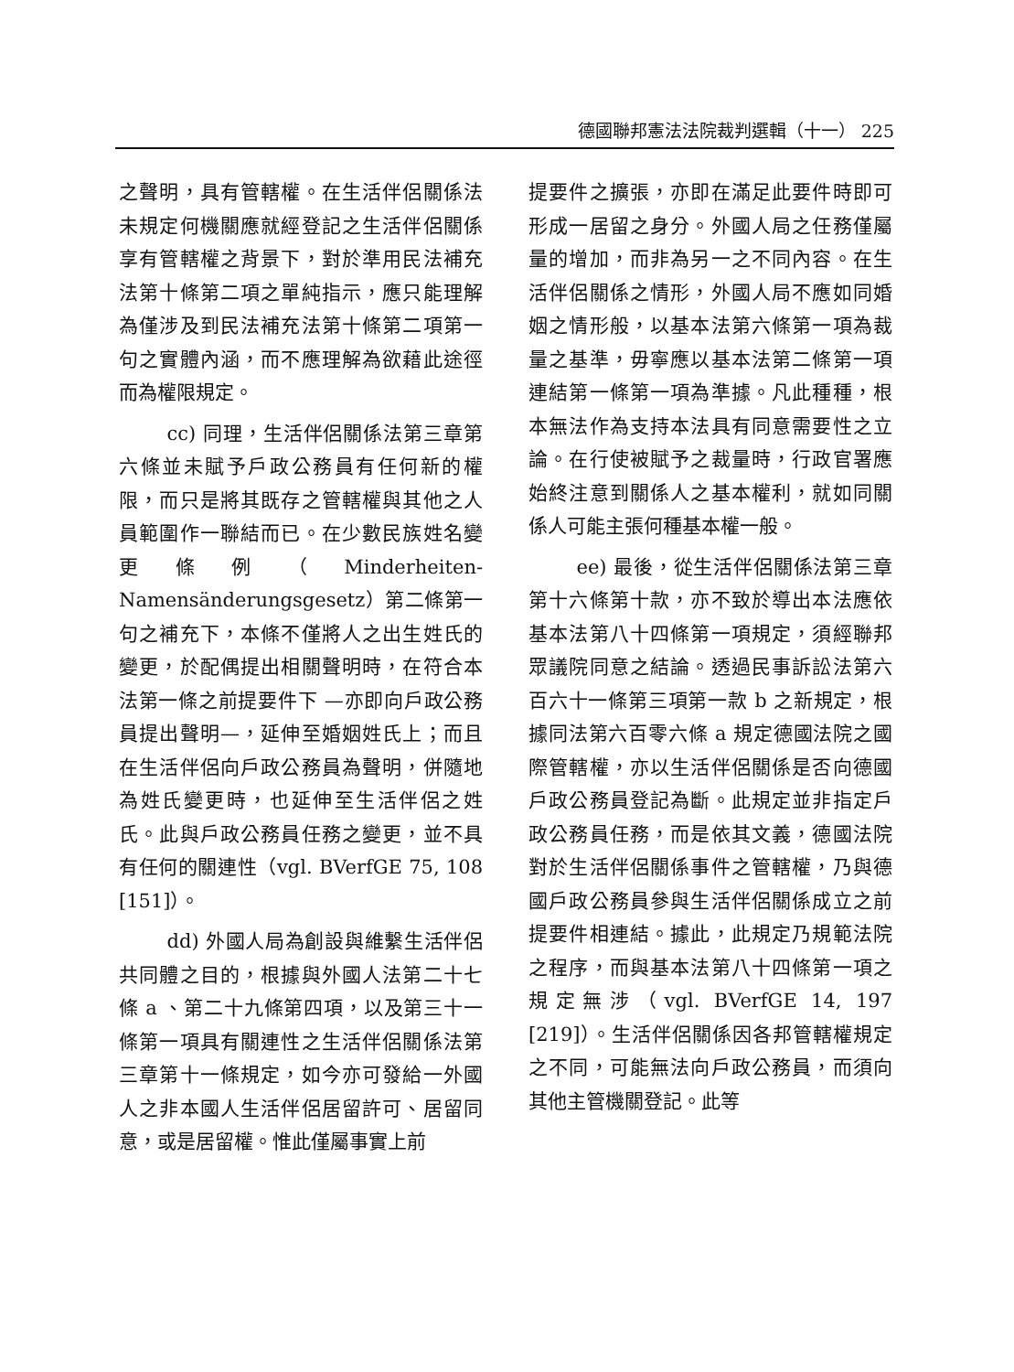德國聯邦憲法法院裁判選輯（十一） 225
之聲明，具有管轄權。在生活伴侶關係法未規定何機關應就經登記之生活伴侶關係享有管轄權之背景下，對於準用民法補充法第十條第二項之單純指示，應只能理解為僅涉及到民法補充法第十條第二項第一句之實體內涵，而不應理解為欲藉此途徑而為權限規定。
cc) 同理，生活伴侶關係法第三章第六條並未賦予戶政公務員有任何新的權限，而只是將其既存之管轄權與其他之人員範圍作一聯結而已。在少數民族姓名變更條例（Minderheiten-Namensänderungsgesetz）第二條第一句之補充下，本條不僅將人之出生姓氏的變更，於配偶提出相關聲明時，在符合本法第一條之前提要件下 —亦即向戶政公務員提出聲明—，延伸至婚姻姓氏上；而且在生活伴侶向戶政公務員為聲明，併隨地為姓氏變更時，也延伸至生活伴侶之姓氏。此與戶政公務員任務之變更，並不具有任何的關連性（vgl. BVerfGE 75, 108 [151]）。
dd) 外國人局為創設與維繫生活伴侶共同體之目的，根據與外國人法第二十七條 a 、第二十九條第四項，以及第三十一條第一項具有關連性之生活伴侶關係法第三章第十一條規定，如今亦可發給一外國人之非本國人生活伴侶居留許可、居留同意，或是居留權。惟此僅屬事實上前
提要件之擴張，亦即在滿足此要件時即可形成一居留之身分。外國人局之任務僅屬量的增加，而非為另一之不同內容。在生活伴侶關係之情形，外國人局不應如同婚姻之情形般，以基本法第六條第一項為裁量之基準，毋寧應以基本法第二條第一項連結第一條第一項為準據。凡此種種，根本無法作為支持本法具有同意需要性之立論。在行使被賦予之裁量時，行政官署應始終注意到關係人之基本權利，就如同關係人可能主張何種基本權一般。
ee) 最後，從生活伴侶關係法第三章第十六條第十款，亦不致於導出本法應依基本法第八十四條第一項規定，須經聯邦眾議院同意之結論。透過民事訴訟法第六百六十一條第三項第一款 b 之新規定，根據同法第六百零六條 a 規定德國法院之國際管轄權，亦以生活伴侶關係是否向德國戶政公務員登記為斷。此規定並非指定戶政公務員任務，而是依其文義，德國法院對於生活伴侶關係事件之管轄權，乃與德國戶政公務員參與生活伴侶關係成立之前提要件相連結。據此，此規定乃規範法院之程序，而與基本法第八十四條第一項之規定無涉（vgl. BVerfGE 14, 197 [219]）。生活伴侶關係因各邦管轄權規定之不同，可能無法向戶政公務員，而須向其他主管機關登記。此等